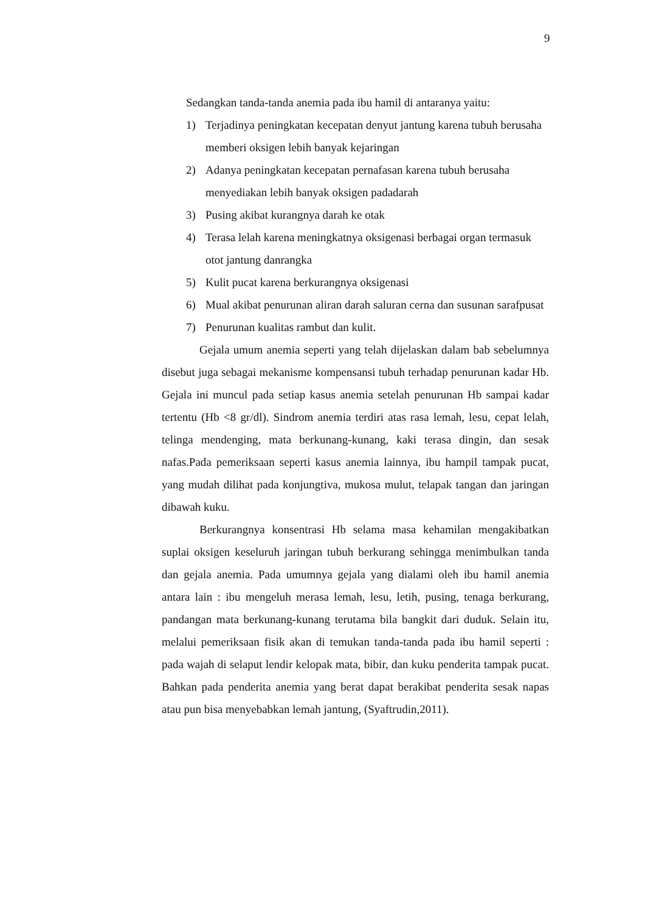9
Sedangkan tanda-tanda anemia pada ibu hamil di antaranya yaitu:
1) Terjadinya peningkatan kecepatan denyut jantung karena tubuh berusaha memberi oksigen lebih banyak kejaringan
2) Adanya peningkatan kecepatan pernafasan karena tubuh berusaha menyediakan lebih banyak oksigen padadarah
3) Pusing akibat kurangnya darah ke otak
4) Terasa lelah karena meningkatnya oksigenasi berbagai organ termasuk otot jantung danrangka
5) Kulit pucat karena berkurangnya oksigenasi
6) Mual akibat penurunan aliran darah saluran cerna dan susunan sarafpusat
7) Penurunan kualitas rambut dan kulit.
Gejala umum anemia seperti yang telah dijelaskan dalam bab sebelumnya disebut juga sebagai mekanisme kompensansi tubuh terhadap penurunan kadar Hb. Gejala ini muncul pada setiap kasus anemia setelah penurunan Hb sampai kadar tertentu (Hb <8 gr/dl). Sindrom anemia terdiri atas rasa lemah, lesu, cepat lelah, telinga mendenging, mata berkunang-kunang, kaki terasa dingin, dan sesak nafas.Pada pemeriksaan seperti kasus anemia lainnya, ibu hampil tampak pucat, yang mudah dilihat pada konjungtiva, mukosa mulut, telapak tangan dan jaringan dibawah kuku.
Berkurangnya konsentrasi Hb selama masa kehamilan mengakibatkan suplai oksigen keseluruh jaringan tubuh berkurang sehingga menimbulkan tanda dan gejala anemia. Pada umumnya gejala yang dialami oleh ibu hamil anemia antara lain : ibu mengeluh merasa lemah, lesu, letih, pusing, tenaga berkurang, pandangan mata berkunang-kunang terutama bila bangkit dari duduk. Selain itu, melalui pemeriksaan fisik akan di temukan tanda-tanda pada ibu hamil seperti : pada wajah di selaput lendir kelopak mata, bibir, dan kuku penderita tampak pucat. Bahkan pada penderita anemia yang berat dapat berakibat penderita sesak napas atau pun bisa menyebabkan lemah jantung, (Syaftrudin,2011).